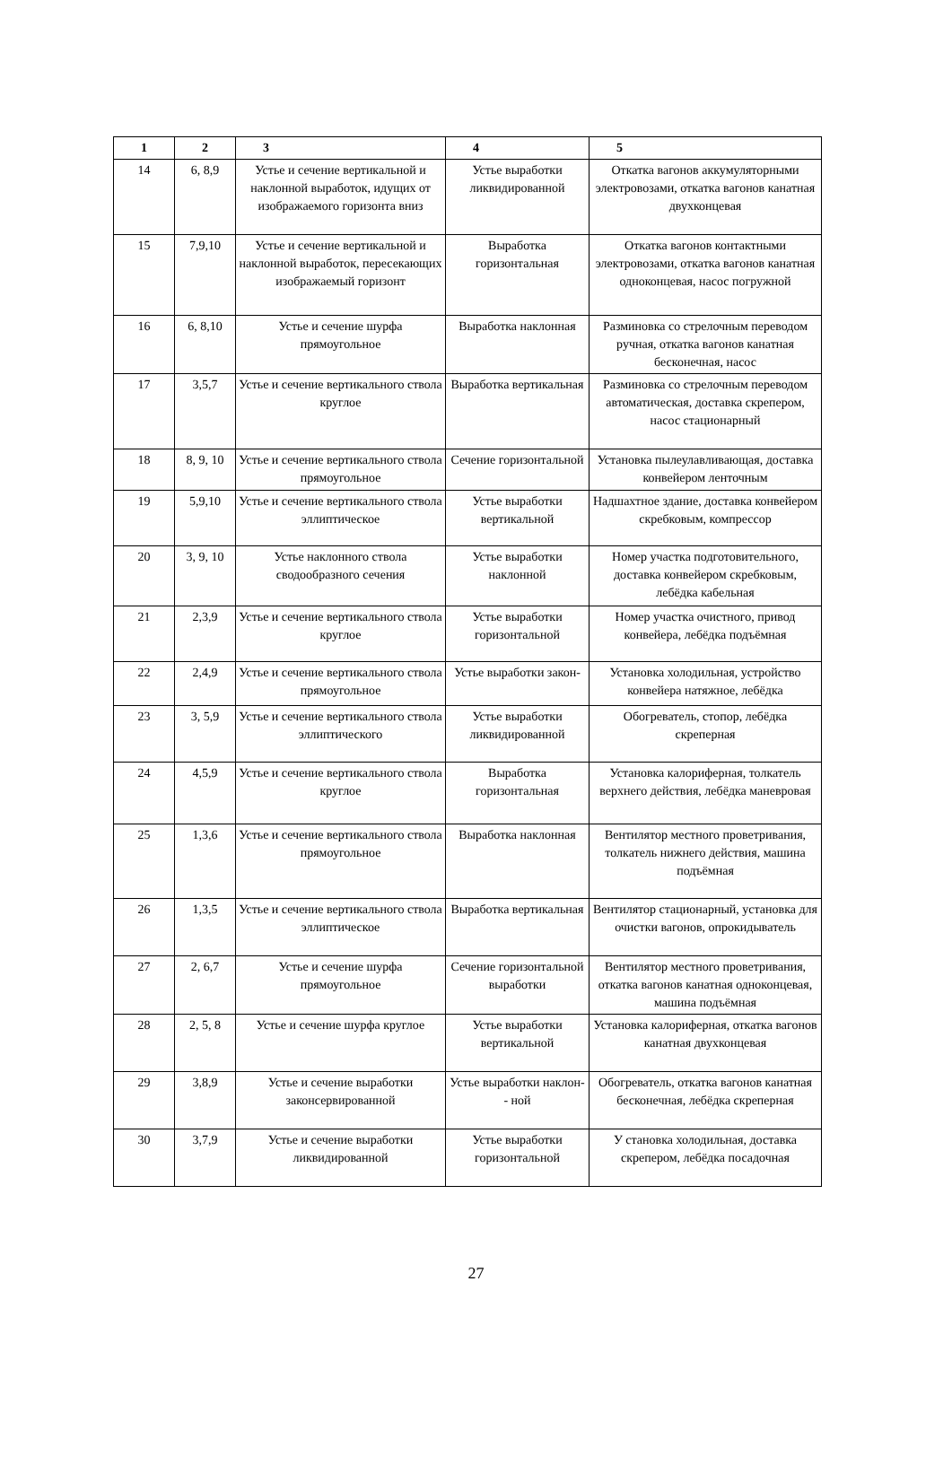| 1 | 2 | 3 | 4 | 5 |
| --- | --- | --- | --- | --- |
| 14 | 6, 8,9 | Устье и сечение вертикальной и наклонной выработок, идущих от изображаемого горизонта вниз | Устье выработки ликвидированной | Откатка вагонов аккумуляторными электровозами, откатка вагонов канатная двухконцевая |
| 15 | 7,9,10 | Устье и сечение вертикальной и наклонной выработок, пересекающих изображаемый горизонт | Выработка горизонтальная | Откатка вагонов контактными электровозами, откатка вагонов канатная одноконцевая, насос погружной |
| 16 | 6, 8,10 | Устье и сечение шурфа прямоугольное | Выработка наклонная | Разминовка со стрелочным переводом ручная, откатка вагонов канатная бесконечная, насос |
| 17 | 3,5,7 | Устье и сечение вертикального ствола круглое | Выработка вертикальная | Разминовка со стрелочным переводом автоматическая, доставка скрепером, насос стационарный |
| 18 | 8, 9, 10 | Устье и сечение вертикального ствола прямоугольное | Сечение горизонтальной | Установка пылеулавливающая, доставка конвейером ленточным |
| 19 | 5,9,10 | Устье и сечение вертикального ствола эллиптическое | Устье выработки вертикальной | Надшахтное здание, доставка конвейером скребковым, компрессор |
| 20 | 3, 9, 10 | Устье наклонного ствола сводообразного сечения | Устье выработки наклонной | Номер участка подготовительного, доставка конвейером скребковым, лебёдка кабельная |
| 21 | 2,3,9 | Устье и сечение вертикального ствола круглое | Устье выработки горизонтальной | Номер участка очистного, привод конвейера, лебёдка подъёмная |
| 22 | 2,4,9 | Устье и сечение вертикального ствола прямоугольное | Устье выработки закон- | Установка холодильная, устройство конвейера натяжное, лебёдка |
| 23 | 3, 5,9 | Устье и сечение вертикального ствола эллиптического | Устье выработки ликвидированной | Обогреватель, стопор, лебёдка скреперная |
| 24 | 4,5,9 | Устье и сечение вертикального ствола круглое | Выработка горизонтальная | Установка калориферная, толкатель верхнего действия, лебёдка маневровая |
| 25 | 1,3,6 | Устье и сечение вертикального ствола прямоугольное | Выработка наклонная | Вентилятор местного проветривания, толкатель нижнего действия, машина подъёмная |
| 26 | 1,3,5 | Устье и сечение вертикального ствола эллиптическое | Выработка вертикальная | Вентилятор стационарный, установка для очистки вагонов, опрокидыватель |
| 27 | 2, 6,7 | Устье и сечение шурфа прямоугольное | Сечение горизонтальной выработки | Вентилятор местного проветривания, откатка вагонов канатная одноконцевая, машина подъёмная |
| 28 | 2, 5, 8 | Устье и сечение шурфа круглое | Устье выработки вертикальной | Установка калориферная, откатка вагонов канатная двухконцевая |
| 29 | 3,8,9 | Устье и сечение выработки законсервированной | Устье выработки наклон-- ной | Обогреватель, откатка вагонов канатная бесконечная, лебёдка скреперная |
| 30 | 3,7,9 | Устье и сечение выработки ликвидированной | Устье выработки горизонтальной | У становка холодильная, доставка скрепером, лебёдка посадочная |
27